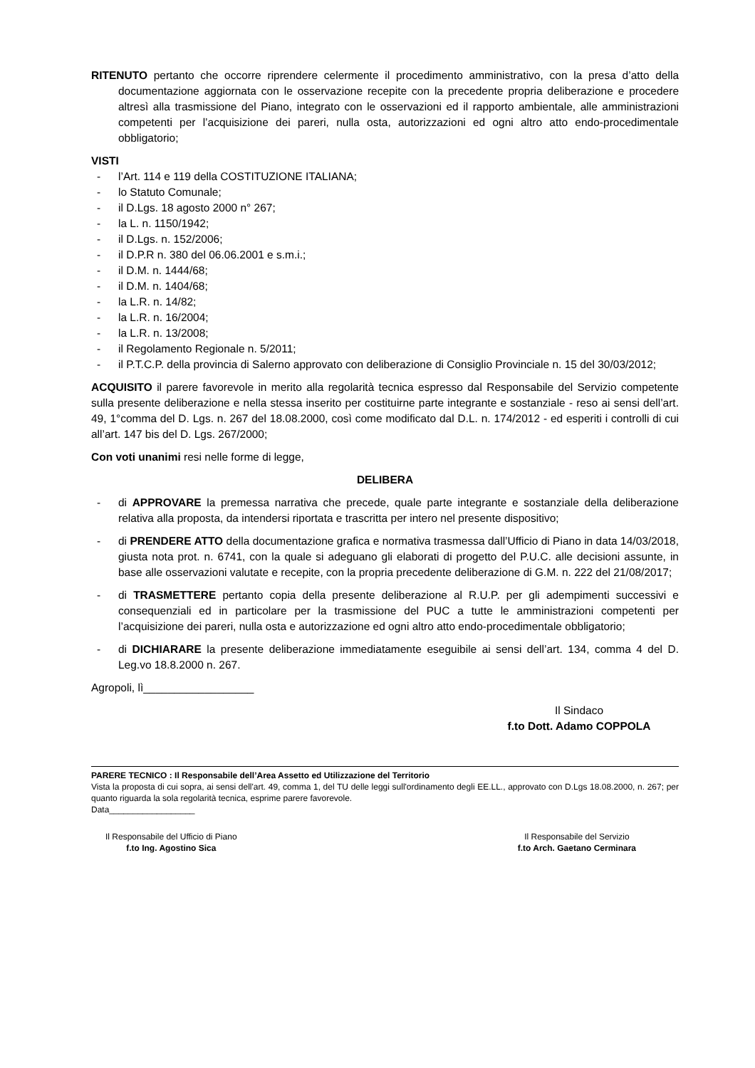RITENUTO pertanto che occorre riprendere celermente il procedimento amministrativo, con la presa d’atto della documentazione aggiornata con le osservazione recepite con la precedente propria deliberazione e procedere altresì alla trasmissione del Piano, integrato con le osservazioni ed il rapporto ambientale, alle amministrazioni competenti per l’acquisizione dei pareri, nulla osta, autorizzazioni ed ogni altro atto endo-procedimentale obbligatorio;
VISTI
- l’Art. 114 e 119 della COSTITUZIONE ITALIANA;
- lo Statuto Comunale;
- il D.Lgs. 18 agosto 2000 n° 267;
- la L. n. 1150/1942;
- il D.Lgs. n. 152/2006;
- il D.P.R n. 380 del 06.06.2001 e s.m.i.;
- il D.M. n. 1444/68;
- il D.M. n. 1404/68;
- la L.R. n. 14/82;
- la L.R. n. 16/2004;
- la L.R. n. 13/2008;
- il Regolamento Regionale n. 5/2011;
- il P.T.C.P. della provincia di Salerno approvato con deliberazione di Consiglio Provinciale n. 15 del 30/03/2012;
ACQUISITO il parere favorevole in merito alla regolarità tecnica espresso dal Responsabile del Servizio competente sulla presente deliberazione e nella stessa inserito per costituirne parte integrante e sostanziale - reso ai sensi dell’art. 49, 1°comma del D. Lgs. n. 267 del 18.08.2000, così come modificato dal D.L. n. 174/2012 - ed esperiti i controlli di cui all’art. 147 bis del D. Lgs. 267/2000;
Con voti unanimi resi nelle forme di legge,
DELIBERA
- di APPROVARE la premessa narrativa che precede, quale parte integrante e sostanziale della deliberazione relativa alla proposta, da intendersi riportata e trascritta per intero nel presente dispositivo;
- di PRENDERE ATTO della documentazione grafica e normativa trasmessa dall’Ufficio di Piano in data 14/03/2018, giusta nota prot. n. 6741, con la quale si adeguano gli elaborati di progetto del P.U.C. alle decisioni assunte, in base alle osservazioni valutate e recepite, con la propria precedente deliberazione di G.M. n. 222 del 21/08/2017;
- di TRASMETTERE pertanto copia della presente deliberazione al R.U.P. per gli adempimenti successivi e consequenziali ed in particolare per la trasmissione del PUC a tutte le amministrazioni competenti per l’acquisizione dei pareri, nulla osta e autorizzazione ed ogni altro atto endo-procedimentale obbligatorio;
- di DICHIARARE la presente deliberazione immediatamente eseguibile ai sensi dell’art. 134, comma 4 del D. Leg.vo 18.8.2000 n. 267.
Agropoli, lì__________________
Il Sindaco
f.to Dott. Adamo COPPOLA
PARERE TECNICO : Il Responsabile dell’Area Assetto ed Utilizzazione del Territorio
Vista la proposta di cui sopra, ai sensi dell'art. 49, comma 1, del TU delle leggi sull'ordinamento degli EE.LL., approvato con D.Lgs 18.08.2000, n. 267; per quanto riguarda la sola regolarità tecnica, esprime parere favorevole.
Data__________________
Il Responsabile del Ufficio di Piano
f.to Ing. Agostino Sica
Il Responsabile del Servizio
f.to Arch. Gaetano Cerminara